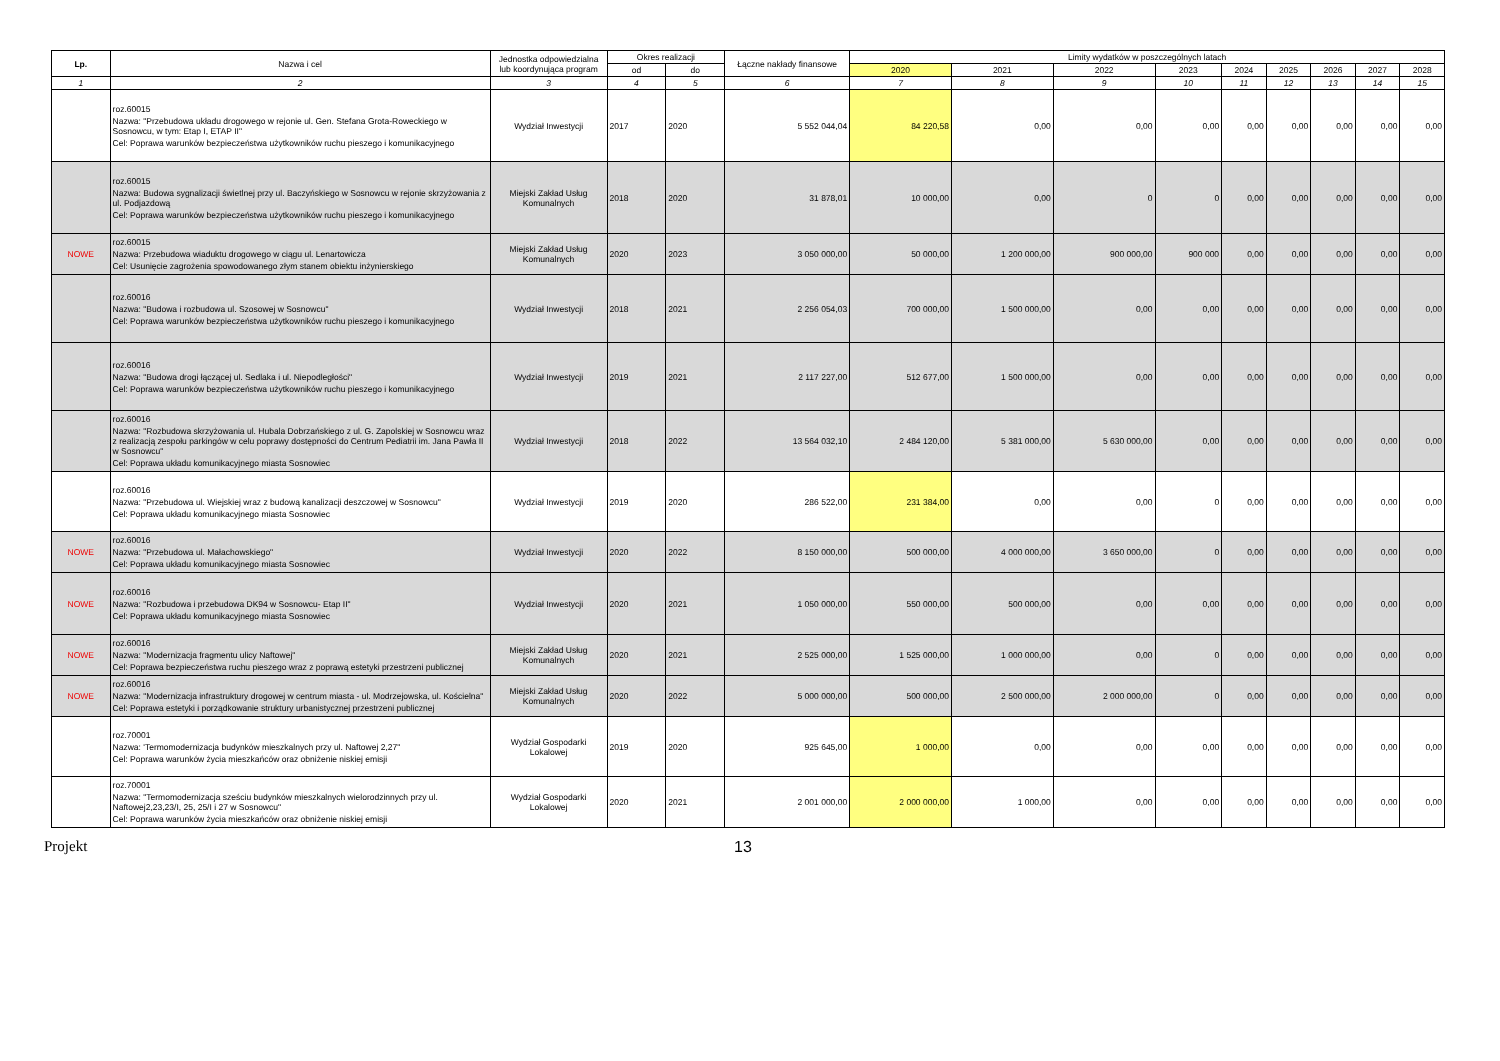| Lp. | Nazwa i cel | Jednostka odpowiedzialna lub koordynująca program | Okres realizacji | | Łączne nakłady finansowe | Limity wydatków w poszczególnych latach | | | | | | | | |
| --- | --- | --- | --- | --- | --- | --- | --- | --- | --- | --- | --- | --- | --- | --- |
| | | | od | do | | 2020 | 2021 | 2022 | 2023 | 2024 | 2025 | 2026 | 2027 | 2028 |
| 1 | 2 | 3 | 4 | 5 | 6 | 7 | 8 | 9 | 10 | 11 | 12 | 13 | 14 | 15 |
| | roz.60015 Nazwa: "Przebudowa układu drogowego w rejonie ul. Gen. Stefana Grota-Roweckiego w Sosnowcu, w tym: Etap I, ETAP II" Cel: Poprawa warunków bezpieczeństwa użytkowników ruchu pieszego i komunikacyjnego | Wydział Inwestycji | 2017 | 2020 | 5 552 044,04 | 84 220,58 | 0,00 | 0,00 | 0,00 | 0,00 | 0,00 | 0,00 | 0,00 | 0,00 |
| | roz.60015 Nazwa: Budowa sygnalizacji świetlnej przy ul. Baczyńskiego w Sosnowcu w rejonie skrzyżowania z ul. Podjazdową Cel: Poprawa warunków bezpieczeństwa użytkowników ruchu pieszego i komunikacyjnego | Miejski Zakład Usług Komunalnych | 2018 | 2020 | 31 878,01 | 10 000,00 | 0,00 | 0 | 0 | 0,00 | 0,00 | 0,00 | 0,00 | 0,00 |
| NOWE | roz.60015 Nazwa: Przebudowa wiaduktu drogowego w ciągu ul. Lenartowicza Cel: Usunięcie zagrożenia spowodowanego złym stanem obiektu inżynierskiego | Miejski Zakład Usług Komunalnych | 2020 | 2023 | 3 050 000,00 | 50 000,00 | 1 200 000,00 | 900 000,00 | 900 000 | 0,00 | 0,00 | 0,00 | 0,00 | 0,00 |
| | roz.60016 Nazwa: "Budowa i rozbudowa ul. Szosowej w Sosnowcu" Cel: Poprawa warunków bezpieczeństwa użytkowników ruchu pieszego i komunikacyjnego | Wydział Inwestycji | 2018 | 2021 | 2 256 054,03 | 700 000,00 | 1 500 000,00 | 0,00 | 0,00 | 0,00 | 0,00 | 0,00 | 0,00 | 0,00 |
| | roz.60016 Nazwa: "Budowa drogi łączącej ul. Sedlaka i ul. Niepodległości" Cel: Poprawa warunków bezpieczeństwa użytkowników ruchu pieszego i komunikacyjnego | Wydział Inwestycji | 2019 | 2021 | 2 117 227,00 | 512 677,00 | 1 500 000,00 | 0,00 | 0,00 | 0,00 | 0,00 | 0,00 | 0,00 | 0,00 |
| | roz.60016 Nazwa: "Rozbudowa skrzyżowania ul. Hubala Dobrzańskiego z ul. G. Zapolskiej w Sosnowcu wraz z realizacją zespołu parkingów w celu poprawy dostępności do Centrum Pediatrii im. Jana Pawła II w Sosnowcu" Cel: Poprawa układu komunikacyjnego miasta Sosnowiec | Wydział Inwestycji | 2018 | 2022 | 13 564 032,10 | 2 484 120,00 | 5 381 000,00 | 5 630 000,00 | 0,00 | 0,00 | 0,00 | 0,00 | 0,00 | 0,00 |
| | roz.60016 Nazwa: "Przebudowa ul. Wiejskiej wraz z budową kanalizacji deszczowej w Sosnowcu" Cel: Poprawa układu komunikacyjnego miasta Sosnowiec | Wydział Inwestycji | 2019 | 2020 | 286 522,00 | 231 384,00 | 0,00 | 0,00 | 0 | 0,00 | 0,00 | 0,00 | 0,00 | 0,00 |
| NOWE | roz.60016 Nazwa: "Przebudowa ul. Małachowskiego" Cel: Poprawa układu komunikacyjnego miasta Sosnowiec | Wydział Inwestycji | 2020 | 2022 | 8 150 000,00 | 500 000,00 | 4 000 000,00 | 3 650 000,00 | 0 | 0,00 | 0,00 | 0,00 | 0,00 | 0,00 |
| NOWE | roz.60016 Nazwa: "Rozbudowa i przebudowa DK94 w Sosnowcu- Etap II" Cel: Poprawa układu komunikacyjnego miasta Sosnowiec | Wydział Inwestycji | 2020 | 2021 | 1 050 000,00 | 550 000,00 | 500 000,00 | 0,00 | 0,00 | 0,00 | 0,00 | 0,00 | 0,00 | 0,00 |
| NOWE | roz.60016 Nazwa: "Modernizacja fragmentu ulicy Naftowej" Cel: Poprawa bezpieczeństwa ruchu pieszego wraz z poprawą estetyki przestrzeni publicznej | Miejski Zakład Usług Komunalnych | 2020 | 2021 | 2 525 000,00 | 1 525 000,00 | 1 000 000,00 | 0,00 | 0 | 0,00 | 0,00 | 0,00 | 0,00 | 0,00 |
| NOWE | roz.60016 Nazwa: "Modernizacja infrastruktury drogowej w centrum miasta - ul. Modrzejowska, ul. Kościelna" Cel: Poprawa estetyki i porządkowanie struktury urbanistycznej przestrzeni publicznej | Miejski Zakład Usług Komunalnych | 2020 | 2022 | 5 000 000,00 | 500 000,00 | 2 500 000,00 | 2 000 000,00 | 0 | 0,00 | 0,00 | 0,00 | 0,00 | 0,00 |
| | roz.70001 Nazwa: 'Termomodernizacja budynków mieszkalnych przy ul. Naftowej 2,27" Cel: Poprawa warunków życia mieszkańców oraz obniżenie niskiej emisji | Wydział Gospodarki Lokalowej | 2019 | 2020 | 925 645,00 | 1 000,00 | 0,00 | 0,00 | 0,00 | 0,00 | 0,00 | 0,00 | 0,00 | 0,00 |
| | roz.70001 Nazwa: "Termomodernizacja sześciu budynków mieszkalnych wielorodzinnych przy ul. Naftowej2,23,23/I, 25, 25/I i 27 w Sosnowcu" Cel: Poprawa warunków życia mieszkańców oraz obniżenie niskiej emisji | Wydział Gospodarki Lokalowej | 2020 | 2021 | 2 001 000,00 | 2 000 000,00 | 1 000,00 | 0,00 | 0,00 | 0,00 | 0,00 | 0,00 | 0,00 | 0,00 |
Projekt 13